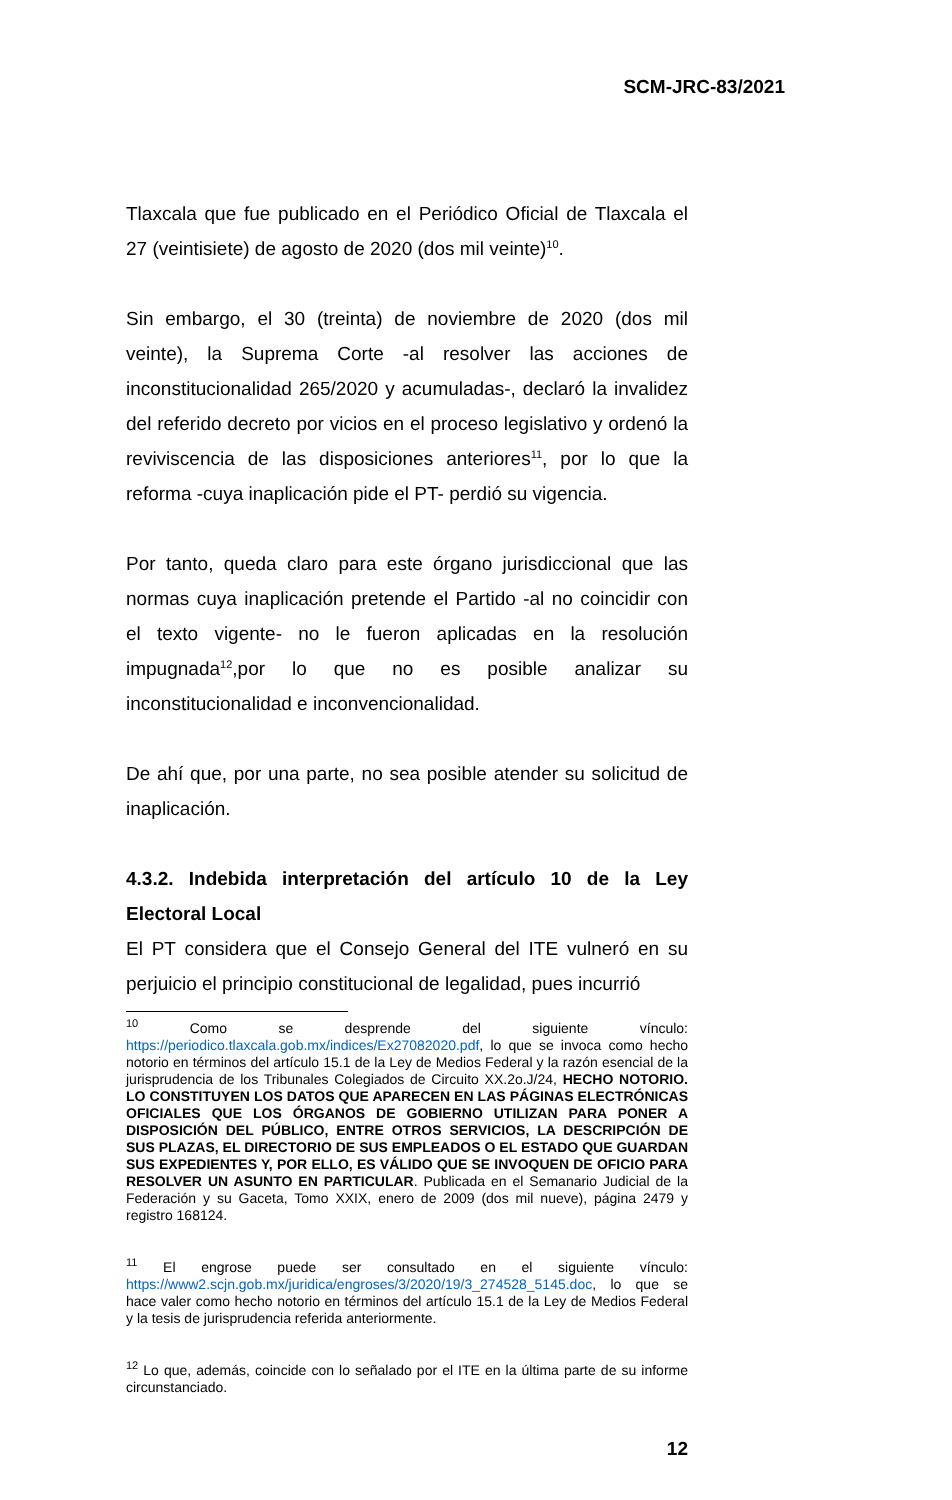SCM-JRC-83/2021
Tlaxcala que fue publicado en el Periódico Oficial de Tlaxcala el 27 (veintisiete) de agosto de 2020 (dos mil veinte)<sup>10</sup>.
Sin embargo, el 30 (treinta) de noviembre de 2020 (dos mil veinte), la Suprema Corte -al resolver las acciones de inconstitucionalidad 265/2020 y acumuladas-, declaró la invalidez del referido decreto por vicios en el proceso legislativo y ordenó la reviviscencia de las disposiciones anteriores<sup>11</sup>, por lo que la reforma -cuya inaplicación pide el PT- perdió su vigencia.
Por tanto, queda claro para este órgano jurisdiccional que las normas cuya inaplicación pretende el Partido -al no coincidir con el texto vigente- no le fueron aplicadas en la resolución impugnada<sup>12</sup>,por lo que no es posible analizar su inconstitucionalidad e inconvencionalidad.
De ahí que, por una parte, no sea posible atender su solicitud de inaplicación.
4.3.2. Indebida interpretación del artículo 10 de la Ley Electoral Local
El PT considera que el Consejo General del ITE vulneró en su perjuicio el principio constitucional de legalidad, pues incurrió
<sup>10</sup> Como se desprende del siguiente vínculo: https://periodico.tlaxcala.gob.mx/indices/Ex27082020.pdf, lo que se invoca como hecho notorio en términos del artículo 15.1 de la Ley de Medios Federal y la razón esencial de la jurisprudencia de los Tribunales Colegiados de Circuito XX.2o.J/24, HECHO NOTORIO. LO CONSTITUYEN LOS DATOS QUE APARECEN EN LAS PÁGINAS ELECTRÓNICAS OFICIALES QUE LOS ÓRGANOS DE GOBIERNO UTILIZAN PARA PONER A DISPOSICIÓN DEL PÚBLICO, ENTRE OTROS SERVICIOS, LA DESCRIPCIÓN DE SUS PLAZAS, EL DIRECTORIO DE SUS EMPLEADOS O EL ESTADO QUE GUARDAN SUS EXPEDIENTES Y, POR ELLO, ES VÁLIDO QUE SE INVOQUEN DE OFICIO PARA RESOLVER UN ASUNTO EN PARTICULAR. Publicada en el Semanario Judicial de la Federación y su Gaceta, Tomo XXIX, enero de 2009 (dos mil nueve), página 2479 y registro 168124.
<sup>11</sup> El engrose puede ser consultado en el siguiente vínculo: https://www2.scjn.gob.mx/juridica/engroses/3/2020/19/3_274528_5145.doc, lo que se hace valer como hecho notorio en términos del artículo 15.1 de la Ley de Medios Federal y la tesis de jurisprudencia referida anteriormente.
<sup>12</sup> Lo que, además, coincide con lo señalado por el ITE en la última parte de su informe circunstanciado.
12